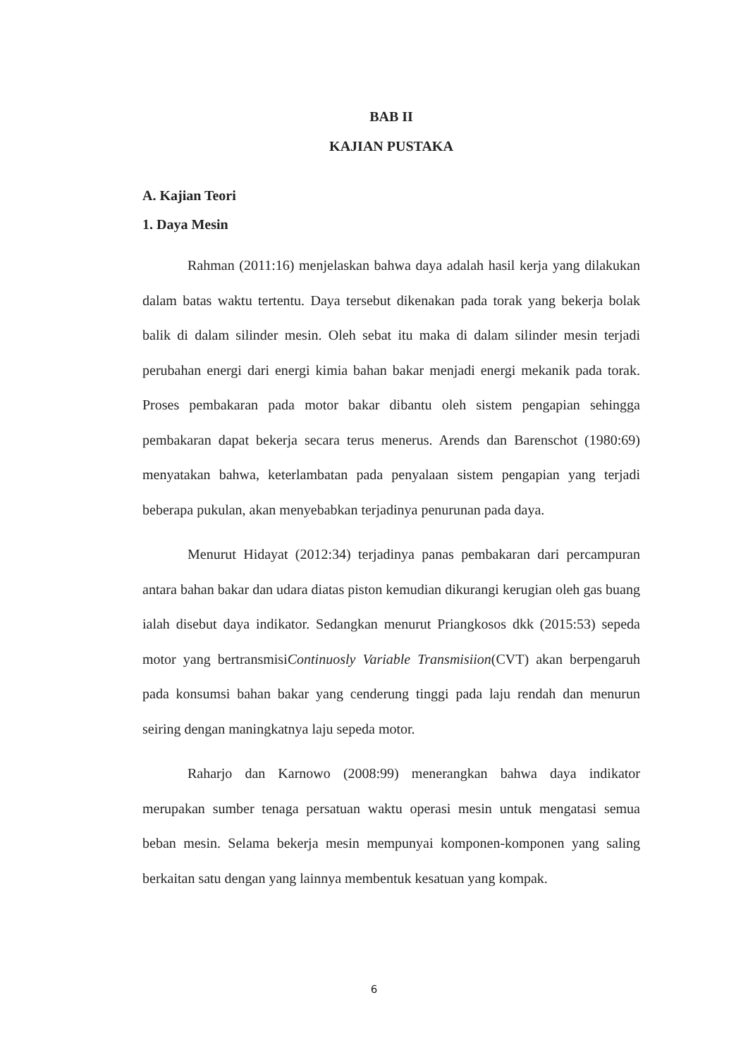BAB II
KAJIAN PUSTAKA
A. Kajian Teori
1. Daya Mesin
Rahman (2011:16) menjelaskan bahwa daya adalah hasil kerja yang dilakukan dalam batas waktu tertentu. Daya tersebut dikenakan pada torak yang bekerja bolak balik di dalam silinder mesin. Oleh sebat itu maka di dalam silinder mesin terjadi perubahan energi dari energi kimia bahan bakar menjadi energi mekanik pada torak. Proses pembakaran pada motor bakar dibantu oleh sistem pengapian sehingga pembakaran dapat bekerja secara terus menerus. Arends dan Barenschot (1980:69) menyatakan bahwa, keterlambatan pada penyalaan sistem pengapian yang terjadi beberapa pukulan, akan menyebabkan terjadinya penurunan pada daya.
Menurut Hidayat (2012:34) terjadinya panas pembakaran dari percampuran antara bahan bakar dan udara diatas piston kemudian dikurangi kerugian oleh gas buang ialah disebut daya indikator. Sedangkan menurut Priangkosos dkk (2015:53) sepeda motor yang bertransmisiContinuosly Variable Transmisiion(CVT) akan berpengaruh pada konsumsi bahan bakar yang cenderung tinggi pada laju rendah dan menurun seiring dengan maningkatnya laju sepeda motor.
Raharjo dan Karnowo (2008:99) menerangkan bahwa daya indikator merupakan sumber tenaga persatuan waktu operasi mesin untuk mengatasi semua beban mesin. Selama bekerja mesin mempunyai komponen-komponen yang saling berkaitan satu dengan yang lainnya membentuk kesatuan yang kompak.
6